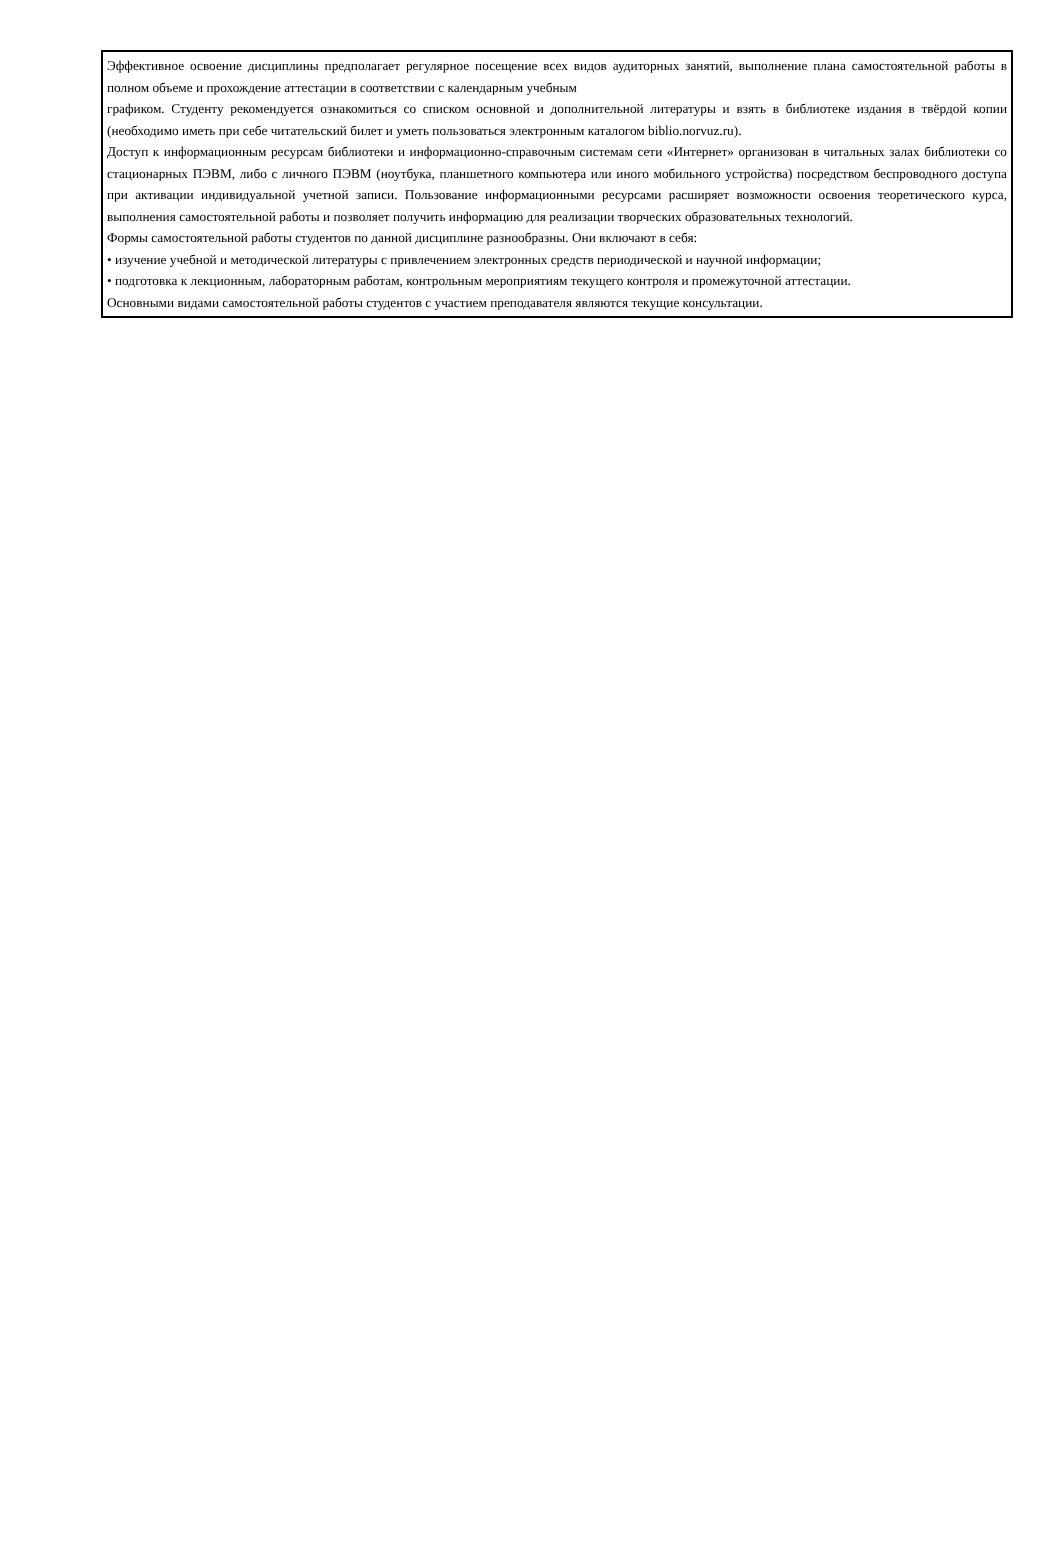Эффективное освоение дисциплины предполагает регулярное посещение всех видов аудиторных занятий, выполнение плана самостоятельной работы в полном объеме и прохождение аттестации в соответствии с календарным учебным
графиком. Студенту рекомендуется ознакомиться со списком основной и дополнительной литературы и взять в библиотеке издания в твёрдой копии (необходимо иметь при себе читательский билет и уметь пользоваться электронным каталогом biblio.norvuz.ru).
Доступ к информационным ресурсам библиотеки и информационно-справочным системам сети «Интернет» организован в читальных залах библиотеки со стационарных ПЭВМ, либо с личного ПЭВМ (ноутбука, планшетного компьютера или иного мобильного устройства) посредством беспроводного доступа при активации индивидуальной учетной записи. Пользование информационными ресурсами расширяет возможности освоения теоретического курса, выполнения самостоятельной работы и позволяет получить информацию для реализации творческих образовательных технологий.
Формы самостоятельной работы студентов по данной дисциплине разнообразны. Они включают в себя:
• изучение учебной и методической литературы с привлечением электронных средств периодической и научной информации;
• подготовка к лекционным, лабораторным работам, контрольным мероприятиям текущего контроля и промежуточной аттестации.
Основными видами самостоятельной работы студентов с участием преподавателя являются текущие консультации.